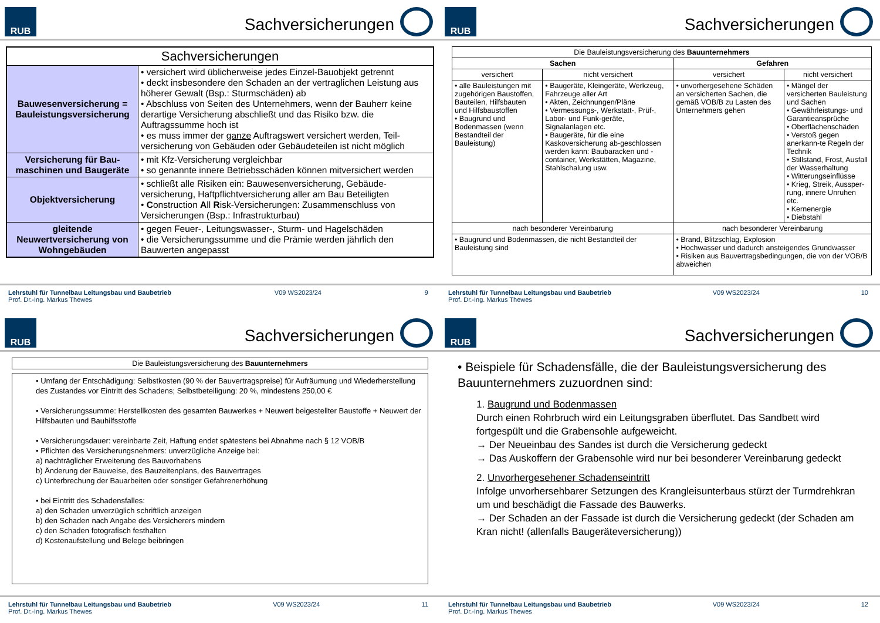RUB
Sachversicherungen
| Sachversicherungen | |
| Bauwesenversicherung = Bauleistungsversicherung | • versichert wird üblicherweise jedes Einzel-Bauobjekt getrennt • deckt insbesondere den Schaden an der vertraglichen Leistung aus höherer Gewalt (Bsp.: Sturmschäden) ab • Abschluss von Seiten des Unternehmers, wenn der Bauherr keine derartige Versicherung abschließt und das Risiko bzw. die Auftragssumme hoch ist • es muss immer der ganze Auftragswert versichert werden, Teil-versicherung von Gebäuden oder Gebäudeteilen ist nicht möglich |
| Versicherung für Bau-maschinen und Baugeräte | • mit Kfz-Versicherung vergleichbar • so genannte innere Betriebsschäden können mitversichert werden |
| Objektversicherung | • schließt alle Risiken ein: Bauwesenversicherung, Gebäude-versicherung, Haftpflichtversicherung aller am Bau Beteiligten • C onstruction A ll R isk-Versicherungen: Zusammenschluss von Versicherungen (Bsp.: Infrastrukturbau) |
| gleitende Neuwertversicherung von Wohngebäuden | • gegen Feuer-, Leitungswasser-, Sturm- und Hagelschäden • die Versicherungssumme und die Prämie werden jährlich den Bauwerten angepasst |
Lehrstuhl für Tunnelbau Leitungsbau und Baubetrieb
Prof. Dr.-Ing. Markus Thewes
V09 WS2023/24 9
RUB
Sachversicherungen
| Die Bauleistungsversicherung des Bauunternehmers | | | |
| --- | --- | --- | --- |
| Sachen | | Gefahren | |
| versichert | nicht versichert | versichert | nicht versichert |
| • alle Bauleistungen mit zugehörigen Baustoffen, Bauteilen, Hilfsbauten und Hilfsbaustoffen • Baugrund und Bodenmassen (wenn Bestandteil der Bauleistung) | • Baugeräte, Kleingeräte, Werkzeug, Fahrzeuge aller Art • Akten, Zeichnungen/Pläne • Vermessungs-, Werkstatt-, Prüf-, Labor- und Funk-geräte, Signalanlagen etc. • Baugeräte, für die eine Kaskoversicherung ab-geschlossen werden kann: Baubaracken und -container, Werkstätten, Magazine, Stahlschalung usw. | • unvorhergesehene Schäden an versicherten Sachen, die gemäß VOB/B zu Lasten des Unternehmers gehen | • Mängel der versicherten Bauleistung und Sachen • Gewährleistungs- und Garantieansprüche • Oberflächenschäden • Verstoß gegen anerkann-te Regeln der Technik • Stillstand, Frost, Ausfall der Wasserhaltung • Witterungseinflüsse • Krieg, Streik, Aussper-rung, innere Unruhen etc. • Kernenergie • Diebstahl |
| nach besonderer Vereinbarung | | nach besonderer Vereinbarung | |
| • Baugrund und Bodenmassen, die nicht Bestandteil der Bauleistung sind | | • Brand, Blitzschlag, Explosion • Hochwasser und dadurch ansteigendes Grundwasser • Risiken aus Bauvertragsbedingungen, die von der VOB/B abweichen | |
Lehrstuhl für Tunnelbau Leitungsbau und Baubetrieb
Prof. Dr.-Ing. Markus Thewes
V09 WS2023/24 10
RUB
Sachversicherungen
Die Bauleistungsversicherung des Bauunternehmers
• Umfang der Entschädigung: Selbstkosten (90 % der Bauvertragspreise) für Aufräumung und Wiederherstellung des Zustandes vor Eintritt des Schadens; Selbstbeteiligung: 20 %, mindestens 250,00 €
• Versicherungssumme: Herstellkosten des gesamten Bauwerkes + Neuwert beigestellter Baustoffe + Neuwert der Hilfsbauten und Bauhilfsstoffe
• Versicherungsdauer: vereinbarte Zeit, Haftung endet spätestens bei Abnahme nach § 12 VOB/B
• Pflichten des Versicherungsnehmers: unverzügliche Anzeige bei:
a) nachträglicher Erweiterung des Bauvorhabens
b) Änderung der Bauweise, des Bauzeitenplans, des Bauvertrages
c) Unterbrechung der Bauarbeiten oder sonstiger Gefahrenerhöhung
• bei Eintritt des Schadensfalles:
a) den Schaden unverzüglich schriftlich anzeigen
b) den Schaden nach Angabe des Versicherers mindern
c) den Schaden fotografisch festhalten
d) Kostenaufstellung und Belege beibringen
Lehrstuhl für Tunnelbau Leitungsbau und Baubetrieb
Prof. Dr.-Ing. Markus Thewes
V09 WS2023/24 11
RUB
Sachversicherungen
• Beispiele für Schadensfälle, die der Bauleistungsversicherung des Bauunternehmers zuzuordnen sind:
1. Baugrund und Bodenmassen
Durch einen Rohrbruch wird ein Leitungsgraben überflutet. Das Sandbett wird fortgespült und die Grabensohle aufgeweicht.
→ Der Neueinbau des Sandes ist durch die Versicherung gedeckt
→ Das Auskoffern der Grabensohle wird nur bei besonderer Vereinbarung gedeckt
2. Unvorhergesehener Schadenseintritt
Infolge unvorhersehbarer Setzungen des Krangleisunterbaus stürzt der Turmdrehkran um und beschädigt die Fassade des Bauwerks.
→ Der Schaden an der Fassade ist durch die Versicherung gedeckt (der Schaden am Kran nicht! (allenfalls Baugeräteversicherung))
Lehrstuhl für Tunnelbau Leitungsbau und Baubetrieb
Prof. Dr.-Ing. Markus Thewes
V09 WS2023/24 12